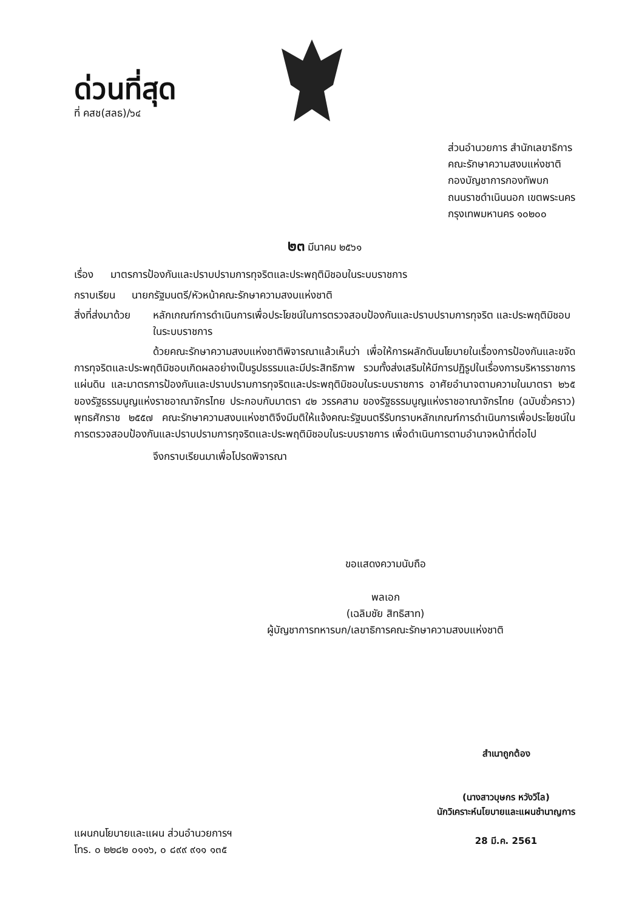ด่วนที่สุด
ที่ คสช(สลธ)/๖๔
ส่วนอำนวยการ สำนักเลขาธิการ
คณะรักษาความสงบแห่งชาติ
กองบัญชาการกองทัพบก
ถนนราชดำเนินนอก เขตพระนคร
กรุงเทพมหานคร ๑๐๒๐๐
๒๓ มีนาคม ๒๕๖๑
เรื่อง มาตรการป้องกันและปราบปรามการทุจริตและประพฤติมิชอบในระบบราชการ
กราบเรียน นายกรัฐมนตรี/หัวหน้าคณะรักษาความสงบแห่งชาติ
สิ่งที่ส่งมาด้วย หลักเกณฑ์การดำเนินการเพื่อประโยชน์ในการตรวจสอบป้องกันและปราบปรามการทุจริต และประพฤติมิชอบในระบบราชการ
ด้วยคณะรักษาความสงบแห่งชาติพิจารณาแล้วเห็นว่า เพื่อให้การผลักดันนโยบายในเรื่องการป้องกันและขจัดการทุจริตและประพฤติมิชอบเกิดผลอย่างเป็นรูปธรรมและมีประสิทธิภาพ รวมทั้งส่งเสริมให้มีการปฏิรูปในเรื่องการบริหารราชการแผ่นดิน และมาตรการป้องกันและปราบปรามการทุจริตและประพฤติมิชอบในระบบราชการ อาศัยอำนาจตามความในมาตรา ๒๖๕ ของรัฐธรรมนูญแห่งราชอาณาจักรไทย ประกอบกับมาตรา ๔๒ วรรคสาม ของรัฐธรรมนูญแห่งราชอาณาจักรไทย (ฉบับชั่วคราว) พุทธศักราช ๒๕๕๗ คณะรักษาความสงบแห่งชาติจึงมีมติให้แจ้งคณะรัฐมนตรีรับทราบหลักเกณฑ์การดำเนินการเพื่อประโยชน์ในการตรวจสอบป้องกันและปราบปรามการทุจริตและประพฤติมิชอบในระบบราชการ เพื่อดำเนินการตามอำนาจหน้าที่ต่อไป
จึงกราบเรียนมาเพื่อโปรดพิจารณา
ขอแสดงความนับถือ
พลเอก
(เฉลิมชัย สิทธิสาท)
ผู้บัญชาการทหารบก/เลขาธิการคณะรักษาความสงบแห่งชาติ
สำเนาถูกต้อง
(นางสาวบุษกร หวังวิไล)
นักวิเคราะห์นโยบายและแผนชำนาญการ
28 มี.ค. 2561
แผนกนโยบายและแผน ส่วนอำนวยการฯ
โทร. ๐ ๒๒๘๒ ๐๑๑๖, ๐ ๘๙๙ ๙๑๑ ๑๓๕